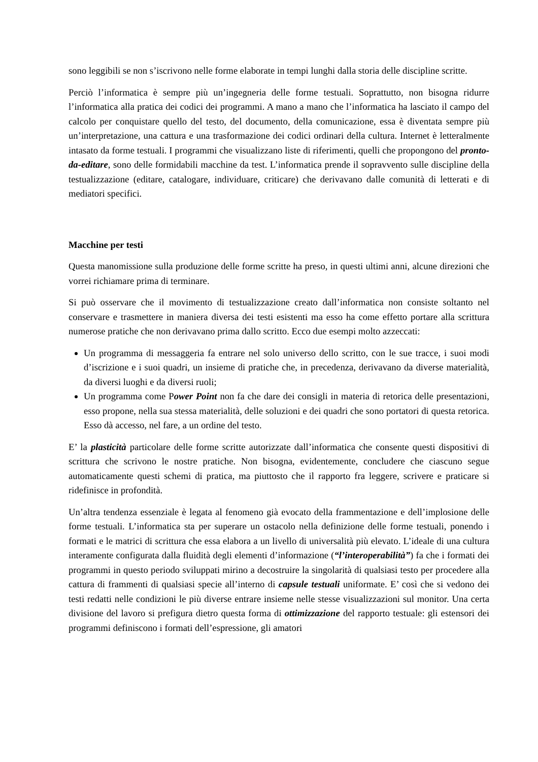sono leggibili se non s’iscrivono nelle forme elaborate in tempi lunghi dalla storia delle discipline scritte.
Perciò l’informatica è sempre più un’ingegneria delle forme testuali. Soprattutto, non bisogna ridurre l’informatica alla pratica dei codici dei programmi. A mano a mano che l’informatica ha lasciato il campo del calcolo per conquistare quello del testo, del documento, della comunicazione, essa è diventata sempre più un’interpretazione, una cattura e una trasformazione dei codici ordinari della cultura. Internet è letteralmente intasato da forme testuali. I programmi che visualizzano liste di riferimenti, quelli che propongono del pronto-da-editare, sono delle formidabili macchine da test. L’informatica prende il sopravvento sulle discipline della testualizzazione (editare, catalogare, individuare, criticare) che derivavano dalle comunità di letterati e di mediatori specifici.
Macchine per testi
Questa manomissione sulla produzione delle forme scritte ha preso, in questi ultimi anni, alcune direzioni che vorrei richiamare prima di terminare.
Si può osservare che il movimento di testualizzazione creato dall’informatica non consiste soltanto nel conservare e trasmettere in maniera diversa dei testi esistenti ma esso ha come effetto portare alla scrittura numerose pratiche che non derivavano prima dallo scritto. Ecco due esempi molto azzeccati:
Un programma di messaggeria fa entrare nel solo universo dello scritto, con le sue tracce, i suoi modi d’iscrizione e i suoi quadri, un insieme di pratiche che, in precedenza, derivavano da diverse materialità, da diversi luoghi e da diversi ruoli;
Un programma come Power Point non fa che dare dei consigli in materia di retorica delle presentazioni, esso propone, nella sua stessa materialità, delle soluzioni e dei quadri che sono portatori di questa retorica. Esso dà accesso, nel fare, a un ordine del testo.
E’ la plasticità particolare delle forme scritte autorizzate dall’informatica che consente questi dispositivi di scrittura che scrivono le nostre pratiche. Non bisogna, evidentemente, concludere che ciascuno segue automaticamente questi schemi di pratica, ma piuttosto che il rapporto fra leggere, scrivere e praticare si ridefinisce in profondità.
Un’altra tendenza essenziale è legata al fenomeno già evocato della frammentazione e dell’implosione delle forme testuali. L’informatica sta per superare un ostacolo nella definizione delle forme testuali, ponendo i formati e le matrici di scrittura che essa elabora a un livello di universalità più elevato. L’ideale di una cultura interamente configurata dalla fluidità degli elementi d’informazione (“l’interoperabilità”) fa che i formati dei programmi in questo periodo sviluppati mirino a decostruire la singolarità di qualsiasi testo per procedere alla cattura di frammenti di qualsiasi specie all’interno di capsule testuali uniformate. E’ così che si vedono dei testi redatti nelle condizioni le più diverse entrare insieme nelle stesse visualizzazioni sul monitor. Una certa divisione del lavoro si prefigura dietro questa forma di ottimizzazione del rapporto testuale: gli estensori dei programmi definiscono i formati dell’espressione, gli amatori